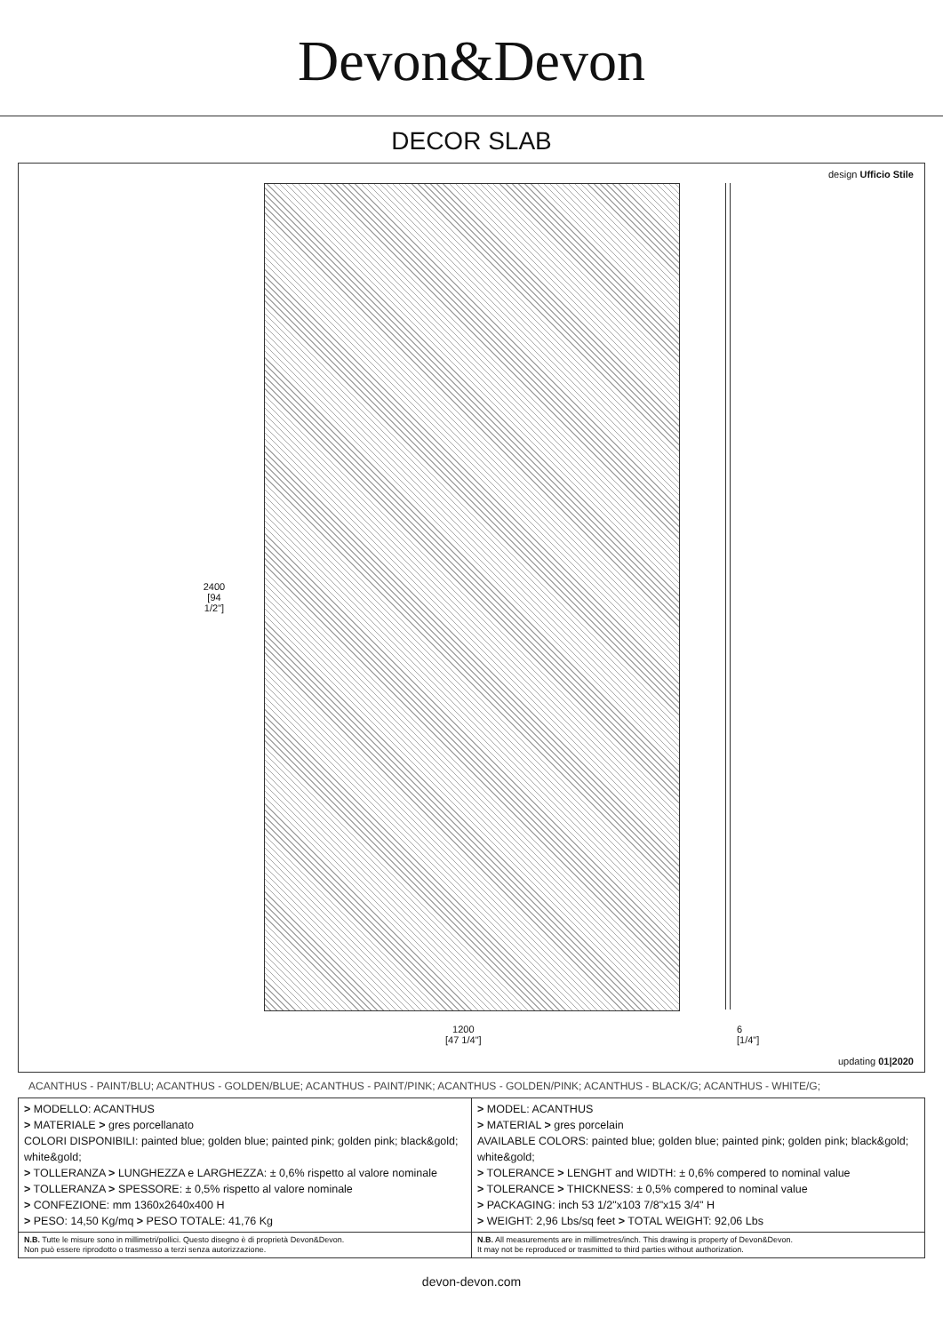Devon&Devon
DECOR SLAB
design Ufficio Stile
2400
[94 1/2"]
1200
[47 1/4"]
6
[1/4"]
updating 01|2020
ACANTHUS - PAINT/BLU; ACANTHUS - GOLDEN/BLUE; ACANTHUS - PAINT/PINK; ACANTHUS - GOLDEN/PINK; ACANTHUS - BLACK/G; ACANTHUS - WHITE/G;
| > MODELLO: ACANTHUS > MATERIALE > gres porcellanato COLORI DISPONIBILI: painted blue; golden blue; painted pink; golden pink; black&gold; white&gold; > TOLLERANZA > LUNGHEZZA e LARGHEZZA: ± 0,6% rispetto al valore nominale > TOLLERANZA > SPESSORE: ± 0,5% rispetto al valore nominale > CONFEZIONE: mm 1360x2640x400 H > PESO: 14,50 Kg/mq > PESO TOTALE: 41,76 Kg | > MODEL: ACANTHUS > MATERIAL > gres porcelain AVAILABLE COLORS: painted blue; golden blue; painted pink; golden pink; black&gold; white&gold; > TOLERANCE > LENGHT and WIDTH: ± 0,6% compered to nominal value > TOLERANCE > THICKNESS: ± 0,5% compered to nominal value > PACKAGING: inch 53 1/2"x103 7/8"x15 3/4" H > WEIGHT: 2,96 Lbs/sq feet > TOTAL WEIGHT: 92,06 Lbs |
| N.B. Tutte le misure sono in millimetri/pollici. Questo disegno è di proprietà Devon&Devon. Non può essere riprodotto o trasmesso a terzi senza autorizzazione. | N.B. All measurements are in millimetres/inch. This drawing is property of Devon&Devon. It may not be reproduced or trasmitted to third parties without authorization. |
devon-devon.com